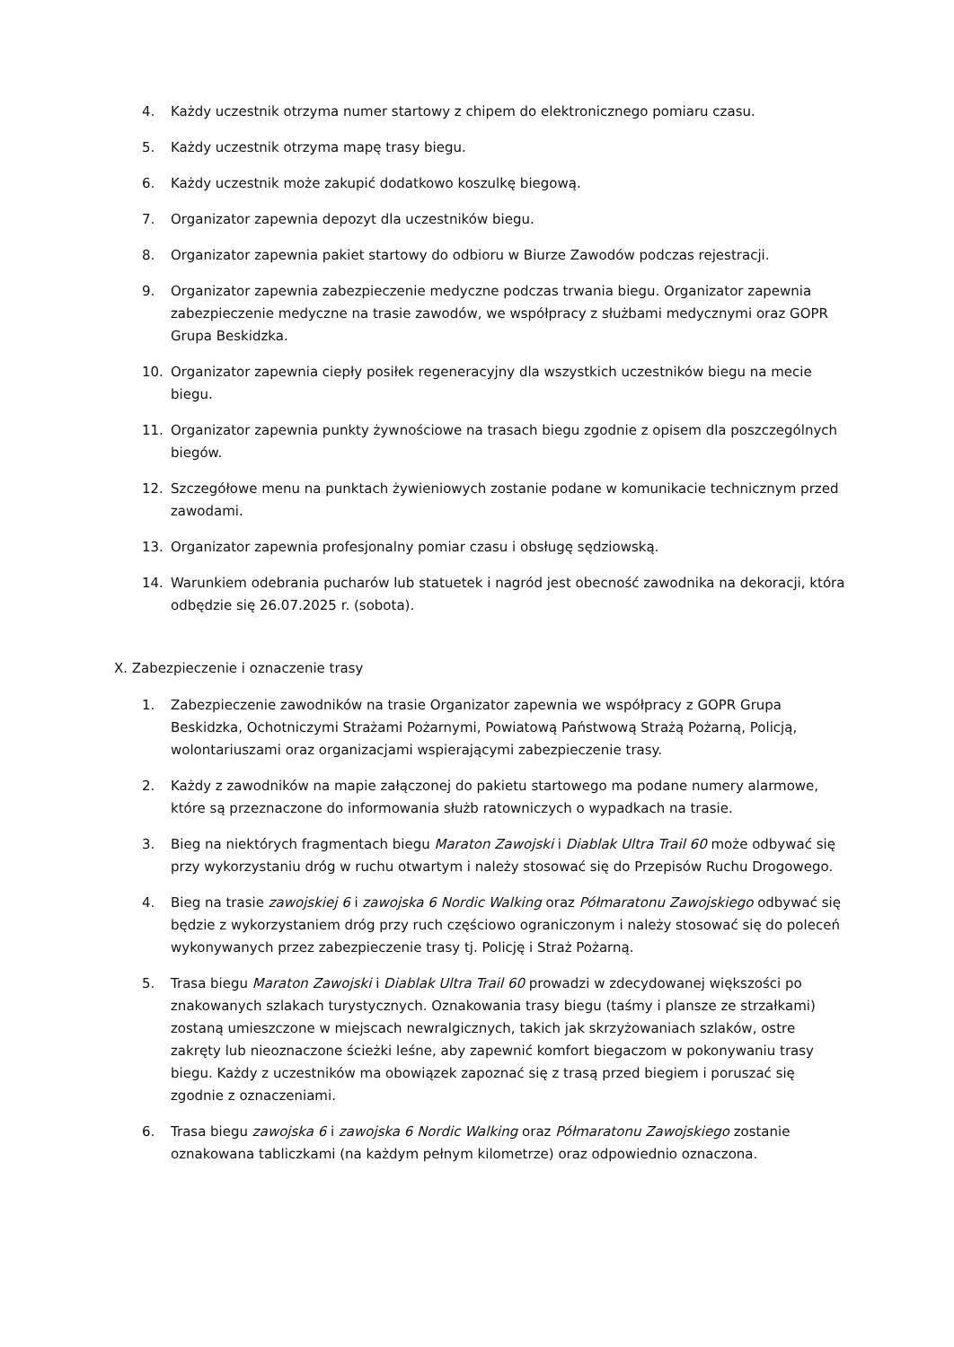4. Każdy uczestnik otrzyma numer startowy z chipem do elektronicznego pomiaru czasu.
5. Każdy uczestnik otrzyma mapę trasy biegu.
6. Każdy uczestnik może zakupić dodatkowo koszulkę biegową.
7. Organizator zapewnia depozyt dla uczestników biegu.
8. Organizator zapewnia pakiet startowy do odbioru w Biurze Zawodów podczas rejestracji.
9. Organizator zapewnia zabezpieczenie medyczne podczas trwania biegu. Organizator zapewnia zabezpieczenie medyczne na trasie zawodów, we współpracy z służbami medycznymi oraz GOPR Grupa Beskidzka.
10. Organizator zapewnia ciepły posiłek regeneracyjny dla wszystkich uczestników biegu na mecie biegu.
11. Organizator zapewnia punkty żywnościowe na trasach biegu zgodnie z opisem dla poszczególnych biegów.
12. Szczegółowe menu na punktach żywieniowych zostanie podane w komunikacie technicznym przed zawodami.
13. Organizator zapewnia profesjonalny pomiar czasu i obsługę sędziowską.
14. Warunkiem odebrania pucharów lub statuetek i nagród jest obecność zawodnika na dekoracji, która odbędzie się 26.07.2025 r. (sobota).
X. Zabezpieczenie i oznaczenie trasy
1. Zabezpieczenie zawodników na trasie Organizator zapewnia we współpracy z GOPR Grupa Beskidzka, Ochotniczymi Strażami Pożarnymi, Powiatową Państwową Strażą Pożarną, Policją, wolontariuszami oraz organizacjami wspierającymi zabezpieczenie trasy.
2. Każdy z zawodników na mapie załączonej do pakietu startowego ma podane numery alarmowe, które są przeznaczone do informowania służb ratowniczych o wypadkach na trasie.
3. Bieg na niektórych fragmentach biegu Maraton Zawojski i Diablak Ultra Trail 60 może odbywać się przy wykorzystaniu dróg w ruchu otwartym i należy stosować się do Przepisów Ruchu Drogowego.
4. Bieg na trasie zawojskiej 6 i zawojska 6 Nordic Walking oraz Półmaratonu Zawojskiego odbywać się będzie z wykorzystaniem dróg przy ruch częściowo ograniczonym i należy stosować się do poleceń wykonywanych przez zabezpieczenie trasy tj. Policję i Straż Pożarną.
5. Trasa biegu Maraton Zawojski i Diablak Ultra Trail 60 prowadzi w zdecydowanej większości po znakowanych szlakach turystycznych. Oznakowania trasy biegu (taśmy i plansze ze strzałkami) zostaną umieszczone w miejscach newralgicznych, takich jak skrzyżowaniach szlaków, ostre zakręty lub nieoznaczone ścieżki leśne, aby zapewnić komfort biegaczom w pokonywaniu trasy biegu. Każdy z uczestników ma obowiązek zapoznać się z trasą przed biegiem i poruszać się zgodnie z oznaczeniami.
6. Trasa biegu zawojska 6 i zawojska 6 Nordic Walking oraz Półmaratonu Zawojskiego zostanie oznakowana tabliczkami (na każdym pełnym kilometrze) oraz odpowiednio oznaczona.